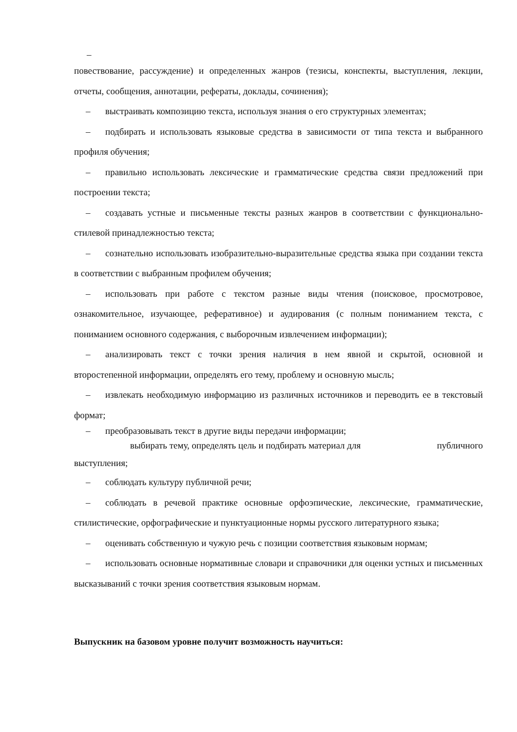–
повествование, рассуждение) и определенных жанров (тезисы, конспекты, выступления, лекции, отчеты, сообщения, аннотации, рефераты, доклады, сочинения);
– выстраивать композицию текста, используя знания о его структурных элементах;
– подбирать и использовать языковые средства в зависимости от типа текста и выбранного профиля обучения;
– правильно использовать лексические и грамматические средства связи предложений при построении текста;
– создавать устные и письменные тексты разных жанров в соответствии с функционально-стилевой принадлежностью текста;
– сознательно использовать изобразительно-выразительные средства языка при создании текста в соответствии с выбранным профилем обучения;
– использовать при работе с текстом разные виды чтения (поисковое, просмотровое, ознакомительное, изучающее, реферативное) и аудирования (с полным пониманием текста, с пониманием основного содержания, с выборочным извлечением информации);
– анализировать текст с точки зрения наличия в нем явной и скрытой, основной и второстепенной информации, определять его тему, проблему и основную мысль;
– извлекать необходимую информацию из различных источников и переводить ее в текстовый формат;
– преобразовывать текст в другие виды передачи информации;
выбирать тему, определять цель и подбирать материал для публичного
выступления;
– соблюдать культуру публичной речи;
– соблюдать в речевой практике основные орфоэпические, лексические, грамматические, стилистические, орфографические и пунктуационные нормы русского литературного языка;
– оценивать собственную и чужую речь с позиции соответствия языковым нормам;
– использовать основные нормативные словари и справочники для оценки устных и письменных высказываний с точки зрения соответствия языковым нормам.
Выпускник на базовом уровне получит возможность научиться: